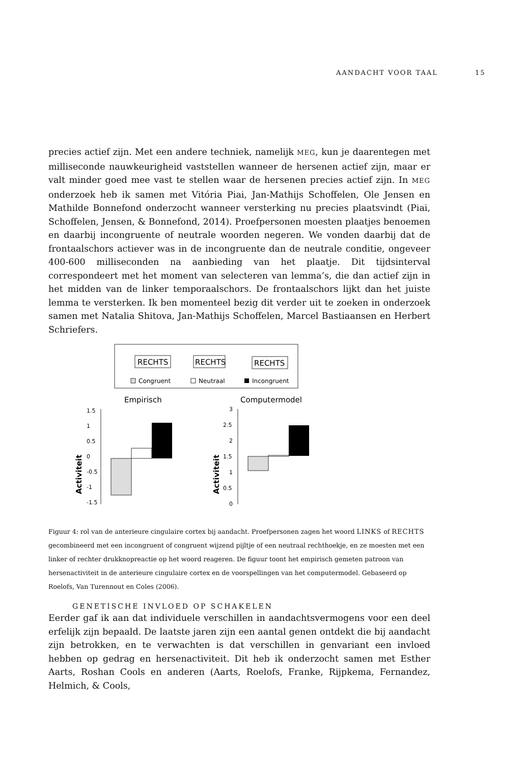AANDACHT VOOR TAAL 15
precies actief zijn. Met een andere techniek, namelijk MEG, kun je daarentegen met milliseconde nauwkeurigheid vaststellen wanneer de hersenen actief zijn, maar er valt minder goed mee vast te stellen waar de hersenen precies actief zijn. In MEG onderzoek heb ik samen met Vitória Piai, Jan-Mathijs Schoffelen, Ole Jensen en Mathilde Bonnefond onderzocht wanneer versterking nu precies plaatsvindt (Piai, Schoffelen, Jensen, & Bonnefond, 2014). Proefpersonen moesten plaatjes benoemen en daarbij incongruente of neutrale woorden negeren. We vonden daarbij dat de frontaalschors actiever was in de incongruente dan de neutrale conditie, ongeveer 400-600 milliseconden na aanbieding van het plaatje. Dit tijdsinterval correspondeert met het moment van selecteren van lemma’s, die dan actief zijn in het midden van de linker temporaalschors. De frontaalschors lijkt dan het juiste lemma te versterken. Ik ben momenteel bezig dit verder uit te zoeken in onderzoek samen met Natalia Shitova, Jan-Mathijs Schoffelen, Marcel Bastiaansen en Herbert Schriefers.
RECHTS
RECHTS
RECHTS
Congruent
Neutraal
Incongruent
Empirisch
Computermodel
1.5
1
0.5
0
-0.5
-1
-1.5
Activiteit
3
2.5
2
1.5
1
0.5
0
Activiteit
Figuur 4: rol van de anterieure cingulaire cortex bij aandacht. Proefpersonen zagen het woord LINKS of RECHTS gecombineerd met een incongruent of congruent wijzend pijltje of een neutraal rechthoekje, en ze moesten met een linker of rechter drukknopreactie op het woord reageren. De figuur toont het empirisch gemeten patroon van hersenactiviteit in de anterieure cingulaire cortex en de voorspellingen van het computermodel. Gebaseerd op Roelofs, Van Turennout en Coles (2006).
GENETISCHE INVLOED OP SCHAKELEN
Eerder gaf ik aan dat individuele verschillen in aandachtsvermogens voor een deel erfelijk zijn bepaald. De laatste jaren zijn een aantal genen ontdekt die bij aandacht zijn betrokken, en te verwachten is dat verschillen in genvariant een invloed hebben op gedrag en hersenactiviteit. Dit heb ik onderzocht samen met Esther Aarts, Roshan Cools en anderen (Aarts, Roelofs, Franke, Rijpkema, Fernandez, Helmich, & Cools,